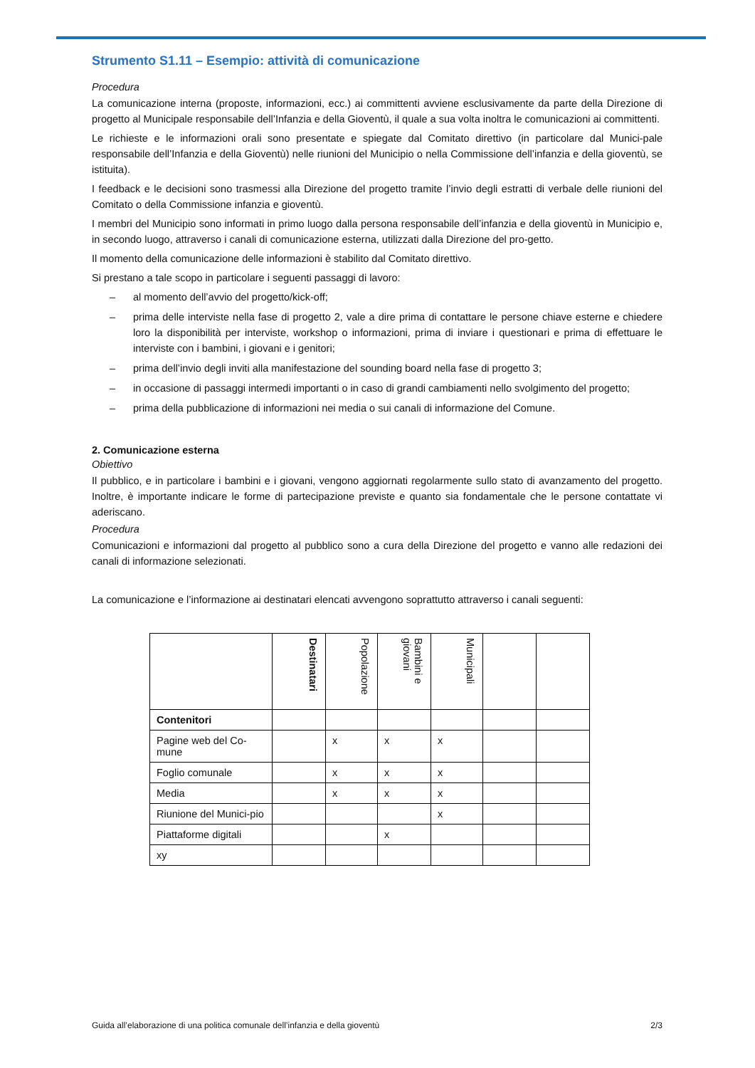Strumento S1.11 – Esempio: attività di comunicazione
Procedura
La comunicazione interna (proposte, informazioni, ecc.) ai committenti avviene esclusivamente da parte della Direzione di progetto al Municipale responsabile dell’Infanzia e della Gioventù, il quale a sua volta inoltra le comunicazioni ai committenti.
Le richieste e le informazioni orali sono presentate e spiegate dal Comitato direttivo (in particolare dal Munici-pale responsabile dell’Infanzia e della Gioventù) nelle riunioni del Municipio o nella Commissione dell’infanzia e della gioventù, se istituita).
I feedback e le decisioni sono trasmessi alla Direzione del progetto tramite l’invio degli estratti di verbale delle riunioni del Comitato o della Commissione infanzia e gioventù.
I membri del Municipio sono informati in primo luogo dalla persona responsabile dell’infanzia e della gioventù in Municipio e, in secondo luogo, attraverso i canali di comunicazione esterna, utilizzati dalla Direzione del pro-getto.
Il momento della comunicazione delle informazioni è stabilito dal Comitato direttivo.
Si prestano a tale scopo in particolare i seguenti passaggi di lavoro:
– al momento dell’avvio del progetto/kick-off;
– prima delle interviste nella fase di progetto 2, vale a dire prima di contattare le persone chiave esterne e chiedere loro la disponibilità per interviste, workshop o informazioni, prima di inviare i questionari e prima di effettuare le interviste con i bambini, i giovani e i genitori;
– prima dell’invio degli inviti alla manifestazione del sounding board nella fase di progetto 3;
– in occasione di passaggi intermedi importanti o in caso di grandi cambiamenti nello svolgimento del progetto;
– prima della pubblicazione di informazioni nei media o sui canali di informazione del Comune.
2. Comunicazione esterna
Obiettivo
Il pubblico, e in particolare i bambini e i giovani, vengono aggiornati regolarmente sullo stato di avanzamento del progetto. Inoltre, è importante indicare le forme di partecipazione previste e quanto sia fondamentale che le persone contattate vi aderiscano.
Procedura
Comunicazioni e informazioni dal progetto al pubblico sono a cura della Direzione del progetto e vanno alle redazioni dei canali di informazione selezionati.
La comunicazione e l’informazione ai destinatari elencati avvengono soprattutto attraverso i canali seguenti:
| | Destinatari | Popolazione | Bambini e giovani | Municipali | | |
| --- | --- | --- | --- | --- | --- | --- |
| Contenitori | | | | | | |
| Pagine web del Co-mune | | x | x | x | | |
| Foglio comunale | | x | x | x | | |
| Media | | x | x | x | | |
| Riunione del Munici-pio | | | | x | | |
| Piattaforme digitali | | | x | | | |
| xy | | | | | | |
Guida all’elaborazione di una politica comunale dell’infanzia e della gioventù 2/3